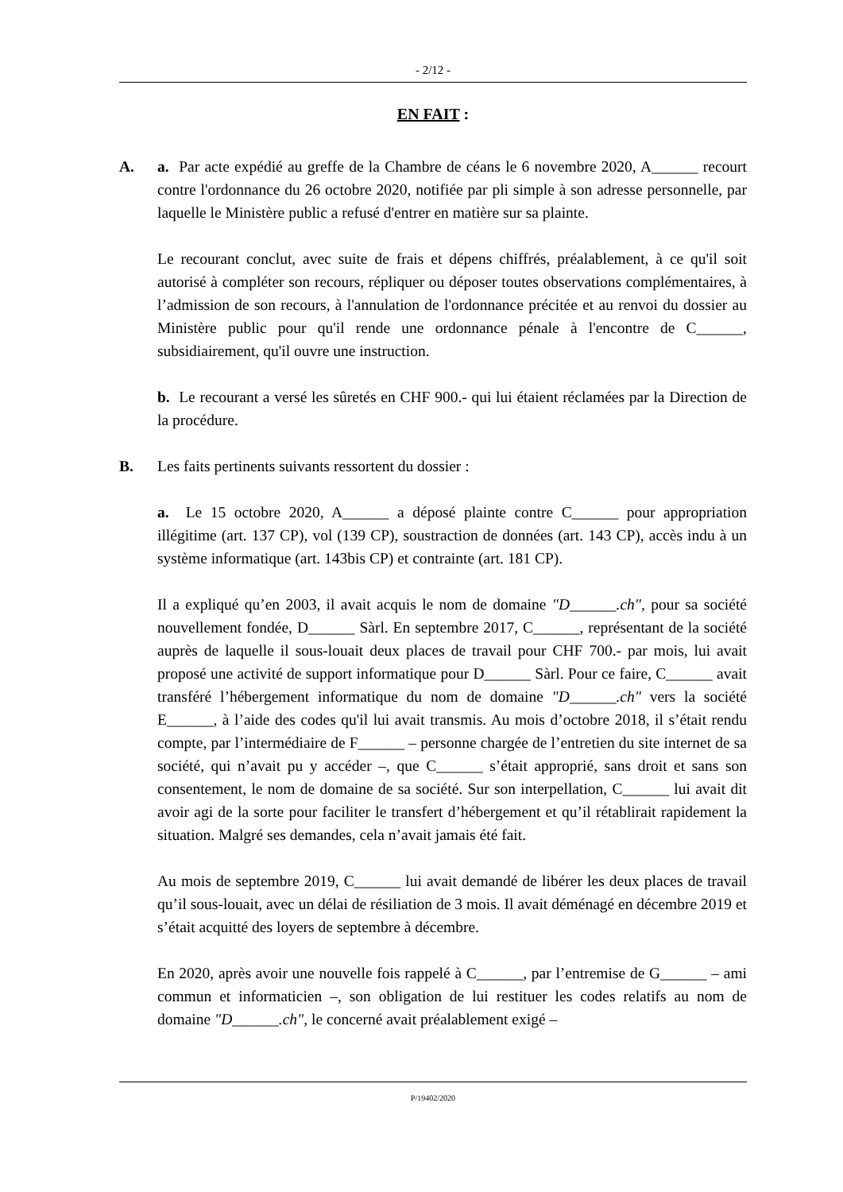- 2/12 -
EN FAIT :
A. a. Par acte expédié au greffe de la Chambre de céans le 6 novembre 2020, A______ recourt contre l'ordonnance du 26 octobre 2020, notifiée par pli simple à son adresse personnelle, par laquelle le Ministère public a refusé d'entrer en matière sur sa plainte.
Le recourant conclut, avec suite de frais et dépens chiffrés, préalablement, à ce qu'il soit autorisé à compléter son recours, répliquer ou déposer toutes observations complémentaires, à l’admission de son recours, à l'annulation de l'ordonnance précitée et au renvoi du dossier au Ministère public pour qu'il rende une ordonnance pénale à l'encontre de C______, subsidiairement, qu'il ouvre une instruction.
b. Le recourant a versé les sûretés en CHF 900.- qui lui étaient réclamées par la Direction de la procédure.
B. Les faits pertinents suivants ressortent du dossier :
a. Le 15 octobre 2020, A______ a déposé plainte contre C______ pour appropriation illégitime (art. 137 CP), vol (139 CP), soustraction de données (art. 143 CP), accès indu à un système informatique (art. 143bis CP) et contrainte (art. 181 CP).
Il a expliqué qu’en 2003, il avait acquis le nom de domaine "D______.ch", pour sa société nouvellement fondée, D______ Sàrl. En septembre 2017, C______, représentant de la société auprès de laquelle il sous-louait deux places de travail pour CHF 700.- par mois, lui avait proposé une activité de support informatique pour D______ Sàrl. Pour ce faire, C______ avait transféré l’hébergement informatique du nom de domaine "D______.ch" vers la société E______, à l’aide des codes qu'il lui avait transmis. Au mois d’octobre 2018, il s’était rendu compte, par l’intermédiaire de F______ – personne chargée de l’entretien du site internet de sa société, qui n’avait pu y accéder –, que C______ s’était approprié, sans droit et sans son consentement, le nom de domaine de sa société. Sur son interpellation, C______ lui avait dit avoir agi de la sorte pour faciliter le transfert d’hébergement et qu’il rétablirait rapidement la situation. Malgré ses demandes, cela n’avait jamais été fait.
Au mois de septembre 2019, C______ lui avait demandé de libérer les deux places de travail qu’il sous-louait, avec un délai de résiliation de 3 mois. Il avait déménagé en décembre 2019 et s’était acquitté des loyers de septembre à décembre.
En 2020, après avoir une nouvelle fois rappelé à C______, par l’entremise de G______ – ami commun et informaticien –, son obligation de lui restituer les codes relatifs au nom de domaine "D______.ch", le concerné avait préalablement exigé –
P/19402/2020